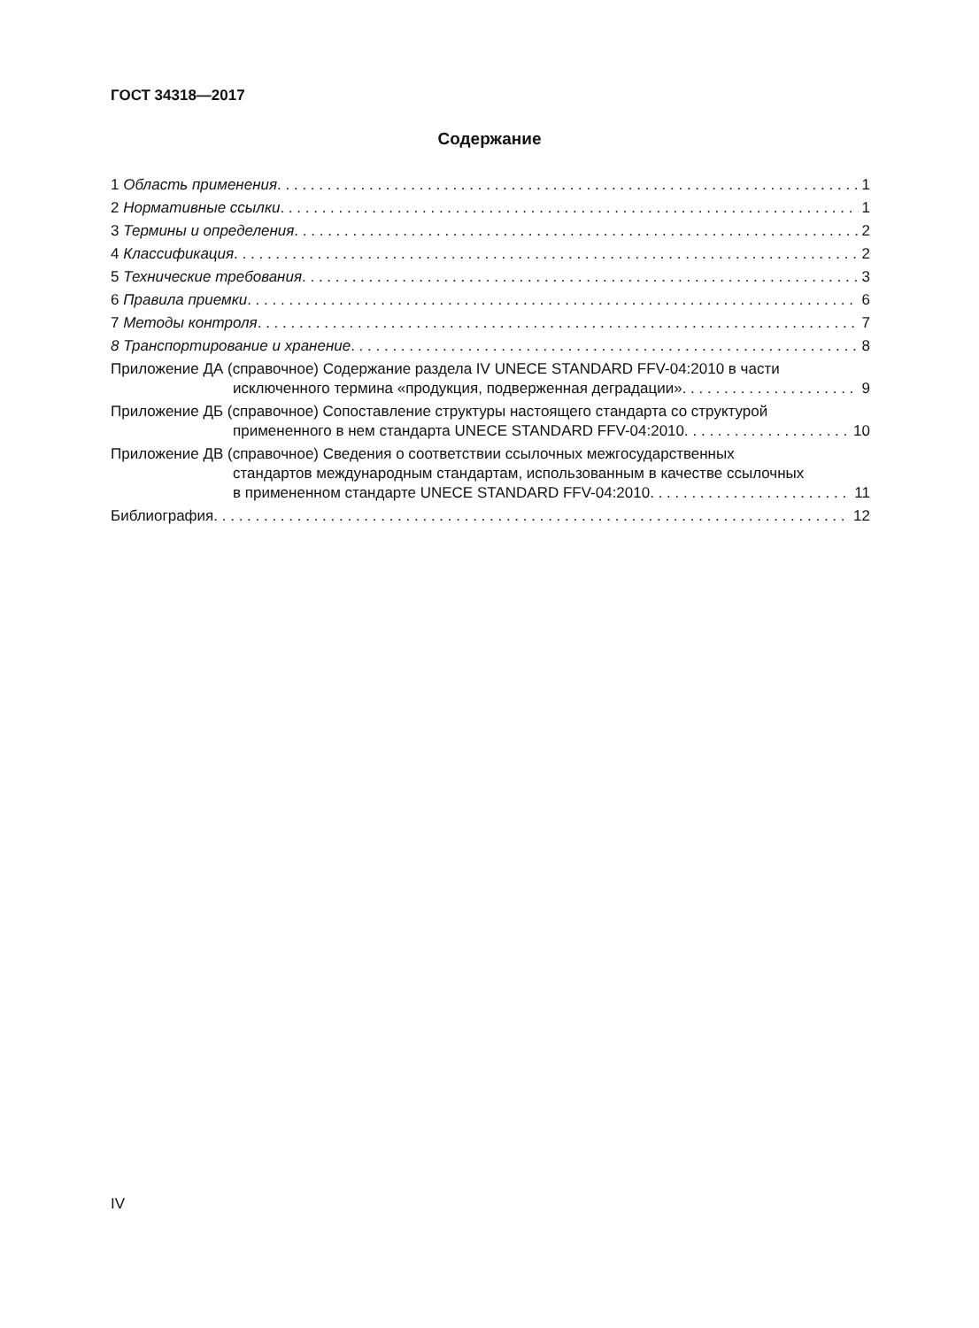ГОСТ 34318—2017
Содержание
1 Область применения 1
2 Нормативные ссылки 1
3 Термины и определения 2
4 Классификация 2
5 Технические требования 3
6 Правила приемки 6
7 Методы контроля 7
8 Транспортирование и хранение 8
Приложение ДА (справочное) Содержание раздела IV UNECE STANDARD FFV-04:2010 в части
исключенного термина «продукция, подверженная деградации» 9
Приложение ДБ (справочное) Сопоставление структуры настоящего стандарта со структурой
примененного в нем стандарта UNECE STANDARD FFV-04:2010 10
Приложение ДВ (справочное) Сведения о соответствии ссылочных межгосударственных
стандартов международным стандартам, использованным в качестве ссылочных
в примененном стандарте UNECE STANDARD FFV-04:2010 11
Библиография 12
IV